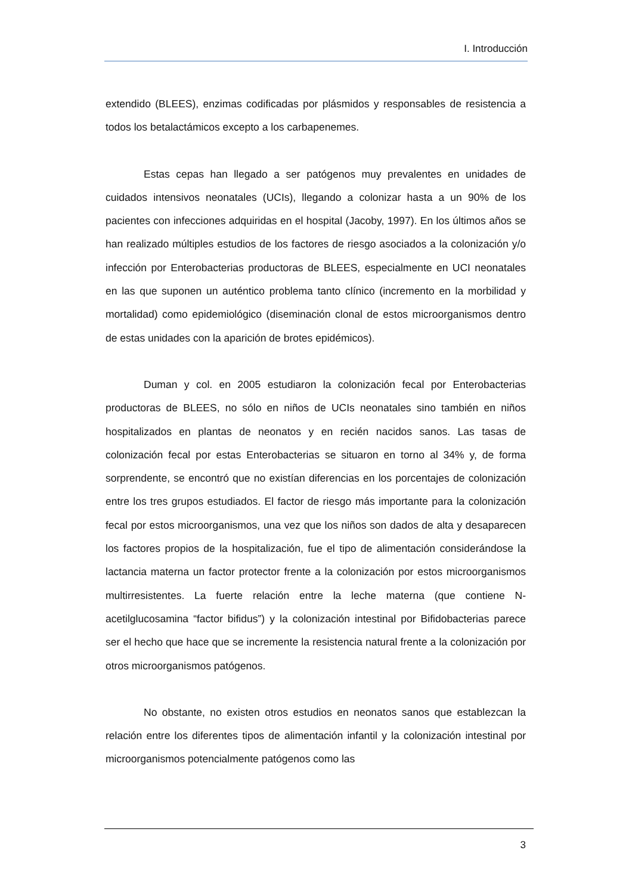I. Introducción
extendido (BLEES), enzimas codificadas por plásmidos y responsables de resistencia a todos los betalactámicos excepto a los carbapenemes.
Estas cepas han llegado a ser patógenos muy prevalentes en unidades de cuidados intensivos neonatales (UCIs), llegando a colonizar hasta a un 90% de los pacientes con infecciones adquiridas en el hospital (Jacoby, 1997). En los últimos años se han realizado múltiples estudios de los factores de riesgo asociados a la colonización y/o infección por Enterobacterias productoras de BLEES, especialmente en UCI neonatales en las que suponen un auténtico problema tanto clínico (incremento en la morbilidad y mortalidad) como epidemiológico (diseminación clonal de estos microorganismos dentro de estas unidades con la aparición de brotes epidémicos).
Duman y col. en 2005 estudiaron la colonización fecal por Enterobacterias productoras de BLEES, no sólo en niños de UCIs neonatales sino también en niños hospitalizados en plantas de neonatos y en recién nacidos sanos. Las tasas de colonización fecal por estas Enterobacterias se situaron en torno al 34% y, de forma sorprendente, se encontró que no existían diferencias en los porcentajes de colonización entre los tres grupos estudiados. El factor de riesgo más importante para la colonización fecal por estos microorganismos, una vez que los niños son dados de alta y desaparecen los factores propios de la hospitalización, fue el tipo de alimentación considerándose la lactancia materna un factor protector frente a la colonización por estos microorganismos multirresistentes. La fuerte relación entre la leche materna (que contiene N-acetilglucosamina “factor bifidus”) y la colonización intestinal por Bifidobacterias parece ser el hecho que hace que se incremente la resistencia natural frente a la colonización por otros microorganismos patógenos.
No obstante, no existen otros estudios en neonatos sanos que establezcan la relación entre los diferentes tipos de alimentación infantil y la colonización intestinal por microorganismos potencialmente patógenos como las
3